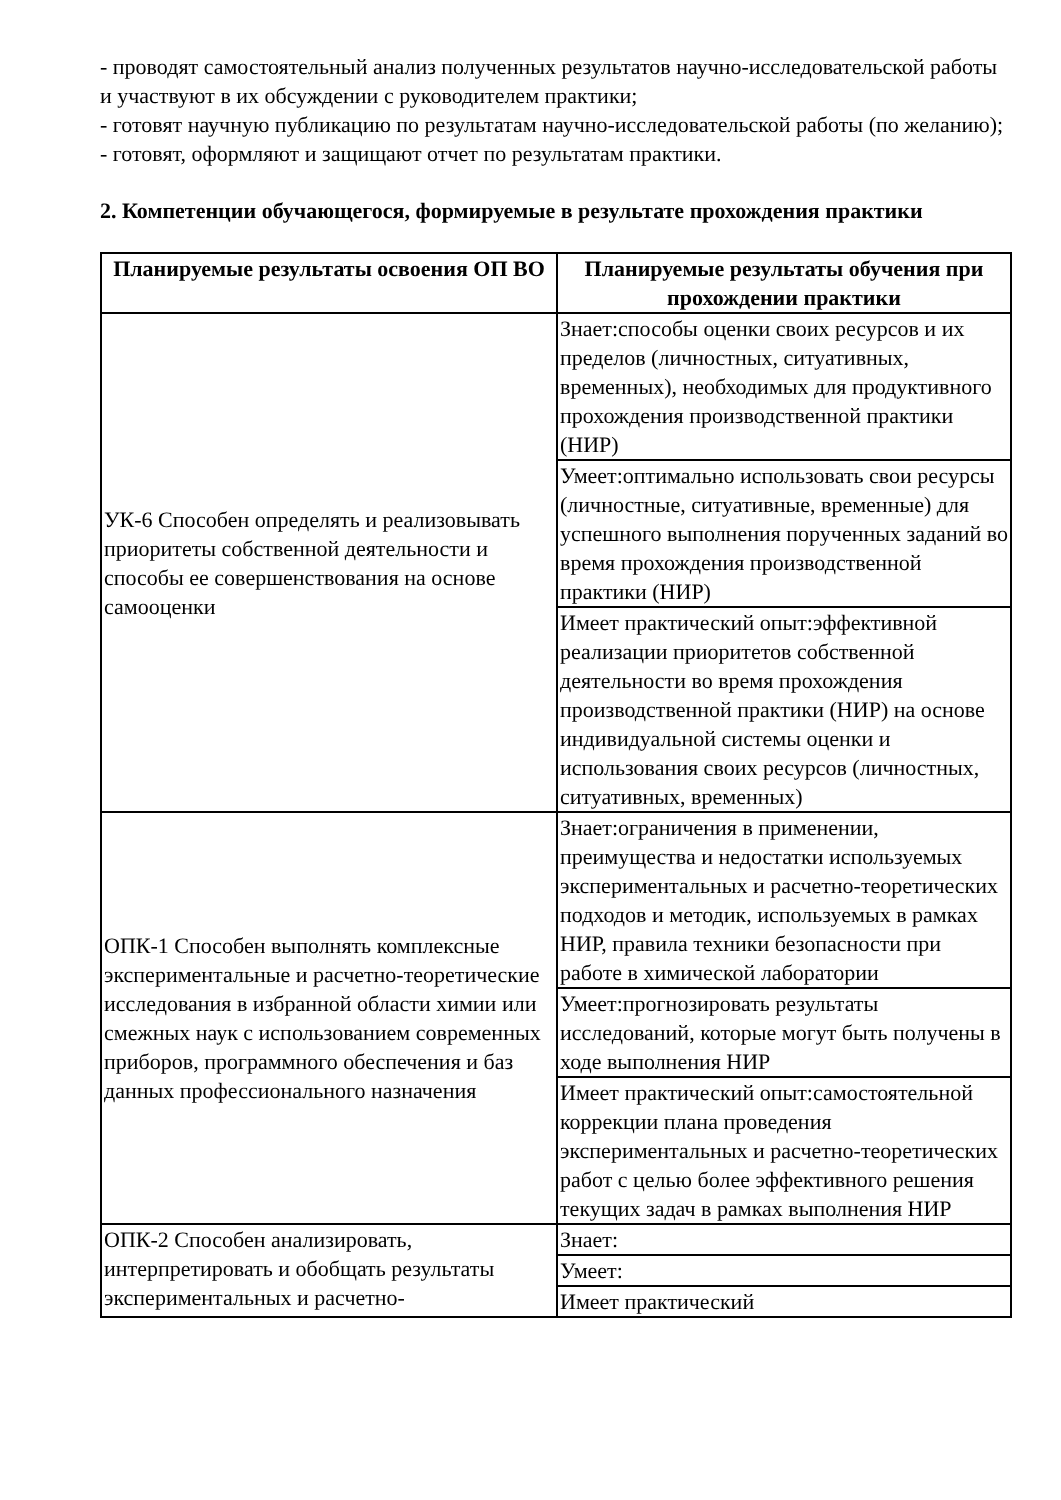- проводят самостоятельный анализ полученных результатов научно-исследовательской работы и участвуют в их обсуждении с руководителем практики;
- готовят научную публикацию по результатам научно-исследовательской работы (по желанию);
- готовят, оформляют и защищают отчет по результатам практики.
2. Компетенции обучающегося, формируемые в результате прохождения практики
| Планируемые результаты освоения ОП ВО | Планируемые результаты обучения при прохождении практики |
| --- | --- |
| УК-6 Способен определять и реализовывать приоритеты собственной деятельности и способы ее совершенствования на основе самооценки | Знает:способы оценки своих ресурсов и их пределов (личностных, ситуативных, временных), необходимых для продуктивного прохождения производственной практики (НИР) |
| | Умеет:оптимально использовать свои ресурсы (личностные, ситуативные, временные) для успешного выполнения порученных заданий во время прохождения производственной практики (НИР) |
| | Имеет практический опыт:эффективной реализации приоритетов собственной деятельности во время прохождения производственной практики (НИР) на основе индивидуальной системы оценки и использования своих ресурсов (личностных, ситуативных, временных) |
| ОПК-1 Способен выполнять комплексные экспериментальные и расчетно-теоретические исследования в избранной области химии или смежных наук с использованием современных приборов, программного обеспечения и баз данных профессионального назначения | Знает:ограничения в применении, преимущества и недостатки используемых экспериментальных и расчетно-теоретических подходов и методик, используемых в рамках НИР, правила техники безопасности при работе в химической лаборатории |
| | Умеет:прогнозировать результаты исследований, которые могут быть получены в ходе выполнения НИР |
| | Имеет практический опыт:самостоятельной коррекции плана проведения экспериментальных и расчетно-теоретических работ с целью более эффективного решения текущих задач в рамках выполнения НИР |
| ОПК-2 Способен анализировать, интерпретировать и обобщать результаты экспериментальных и расчетно- | Знает: |
| | Умеет: |
| | Имеет практический |